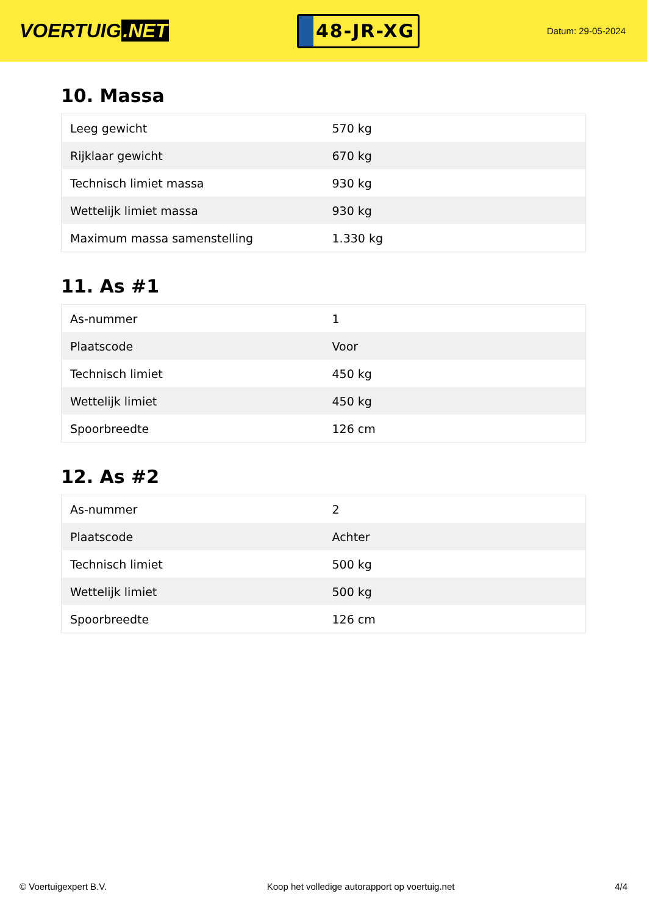VOERTUIG.NET
48-JR-XG
Datum: 29-05-2024
10. Massa
| Leeg gewicht | 570 kg |
| Rijklaar gewicht | 670 kg |
| Technisch limiet massa | 930 kg |
| Wettelijk limiet massa | 930 kg |
| Maximum massa samenstelling | 1.330 kg |
11. As #1
| As-nummer | 1 |
| Plaatscode | Voor |
| Technisch limiet | 450 kg |
| Wettelijk limiet | 450 kg |
| Spoorbreedte | 126 cm |
12. As #2
| As-nummer | 2 |
| Plaatscode | Achter |
| Technisch limiet | 500 kg |
| Wettelijk limiet | 500 kg |
| Spoorbreedte | 126 cm |
© Voertuigexpert B.V. Koop het volledige autorapport op voertuig.net 4/4